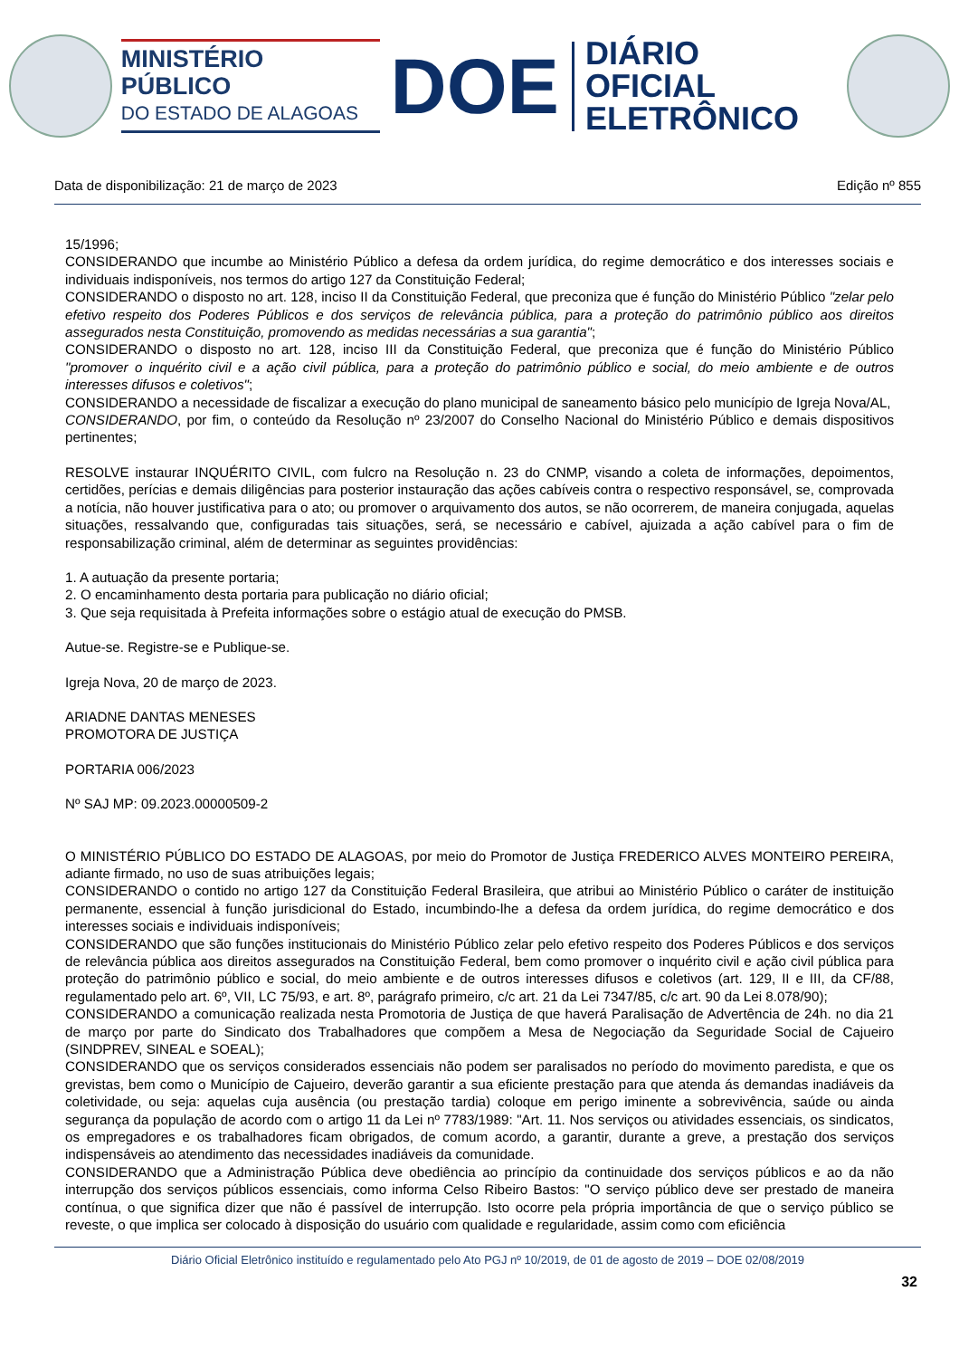MINISTÉRIO PÚBLICO
DO ESTADO DE ALAGOAS
DOE
DIÁRIO OFICIAL
ELETRÔNICO
Data de disponibilização: 21 de março de 2023 Edição nº 855
15/1996;
CONSIDERANDO que incumbe ao Ministério Público a defesa da ordem jurídica, do regime democrático e dos interesses sociais e individuais indisponíveis, nos termos do artigo 127 da Constituição Federal;
CONSIDERANDO o disposto no art. 128, inciso II da Constituição Federal, que preconiza que é função do Ministério Público "zelar pelo efetivo respeito dos Poderes Públicos e dos serviços de relevância pública, para a proteção do patrimônio público aos direitos assegurados nesta Constituição, promovendo as medidas necessárias a sua garantia";
CONSIDERANDO o disposto no art. 128, inciso III da Constituição Federal, que preconiza que é função do Ministério Público "promover o inquérito civil e a ação civil pública, para a proteção do patrimônio público e social, do meio ambiente e de outros interesses difusos e coletivos";
CONSIDERANDO a necessidade de fiscalizar a execução do plano municipal de saneamento básico pelo município de Igreja Nova/AL,
CONSIDERANDO, por fim, o conteúdo da Resolução nº 23/2007 do Conselho Nacional do Ministério Público e demais dispositivos pertinentes;
RESOLVE instaurar INQUÉRITO CIVIL, com fulcro na Resolução n. 23 do CNMP, visando a coleta de informações, depoimentos, certidões, perícias e demais diligências para posterior instauração das ações cabíveis contra o respectivo responsável, se, comprovada a notícia, não houver justificativa para o ato; ou promover o arquivamento dos autos, se não ocorrerem, de maneira conjugada, aquelas situações, ressalvando que, configuradas tais situações, será, se necessário e cabível, ajuizada a ação cabível para o fim de responsabilização criminal, além de determinar as seguintes providências:
1. A autuação da presente portaria;
2. O encaminhamento desta portaria para publicação no diário oficial;
3. Que seja requisitada à Prefeita informações sobre o estágio atual de execução do PMSB.
Autue-se. Registre-se e Publique-se.
Igreja Nova, 20 de março de 2023.
ARIADNE DANTAS MENESES
PROMOTORA DE JUSTIÇA
PORTARIA 006/2023
Nº SAJ MP: 09.2023.00000509-2
O MINISTÉRIO PÚBLICO DO ESTADO DE ALAGOAS, por meio do Promotor de Justiça FREDERICO ALVES MONTEIRO PEREIRA, adiante firmado, no uso de suas atribuições legais;
CONSIDERANDO o contido no artigo 127 da Constituição Federal Brasileira, que atribui ao Ministério Público o caráter de instituição permanente, essencial à função jurisdicional do Estado, incumbindo-lhe a defesa da ordem jurídica, do regime democrático e dos interesses sociais e individuais indisponíveis;
CONSIDERANDO que são funções institucionais do Ministério Público zelar pelo efetivo respeito dos Poderes Públicos e dos serviços de relevância pública aos direitos assegurados na Constituição Federal, bem como promover o inquérito civil e ação civil pública para proteção do patrimônio público e social, do meio ambiente e de outros interesses difusos e coletivos (art. 129, II e III, da CF/88, regulamentado pelo art. 6º, VII, LC 75/93, e art. 8º, parágrafo primeiro, c/c art. 21 da Lei 7347/85, c/c art. 90 da Lei 8.078/90);
CONSIDERANDO a comunicação realizada nesta Promotoria de Justiça de que haverá Paralisação de Advertência de 24h. no dia 21 de março por parte do Sindicato dos Trabalhadores que compõem a Mesa de Negociação da Seguridade Social de Cajueiro (SINDPREV, SINEAL e SOEAL);
CONSIDERANDO que os serviços considerados essenciais não podem ser paralisados no período do movimento paredista, e que os grevistas, bem como o Município de Cajueiro, deverão garantir a sua eficiente prestação para que atenda ás demandas inadiáveis da coletividade, ou seja: aquelas cuja ausência (ou prestação tardia) coloque em perigo iminente a sobrevivência, saúde ou ainda segurança da população de acordo com o artigo 11 da Lei nº 7783/1989: "Art. 11. Nos serviços ou atividades essenciais, os sindicatos, os empregadores e os trabalhadores ficam obrigados, de comum acordo, a garantir, durante a greve, a prestação dos serviços indispensáveis ao atendimento das necessidades inadiáveis da comunidade.
CONSIDERANDO que a Administração Pública deve obediência ao princípio da continuidade dos serviços públicos e ao da não interrupção dos serviços públicos essenciais, como informa Celso Ribeiro Bastos: "O serviço público deve ser prestado de maneira contínua, o que significa dizer que não é passível de interrupção. Isto ocorre pela própria importância de que o serviço público se reveste, o que implica ser colocado à disposição do usuário com qualidade e regularidade, assim como com eficiência
Diário Oficial Eletrônico instituído e regulamentado pelo Ato PGJ nº 10/2019, de 01 de agosto de 2019 – DOE 02/08/2019
32